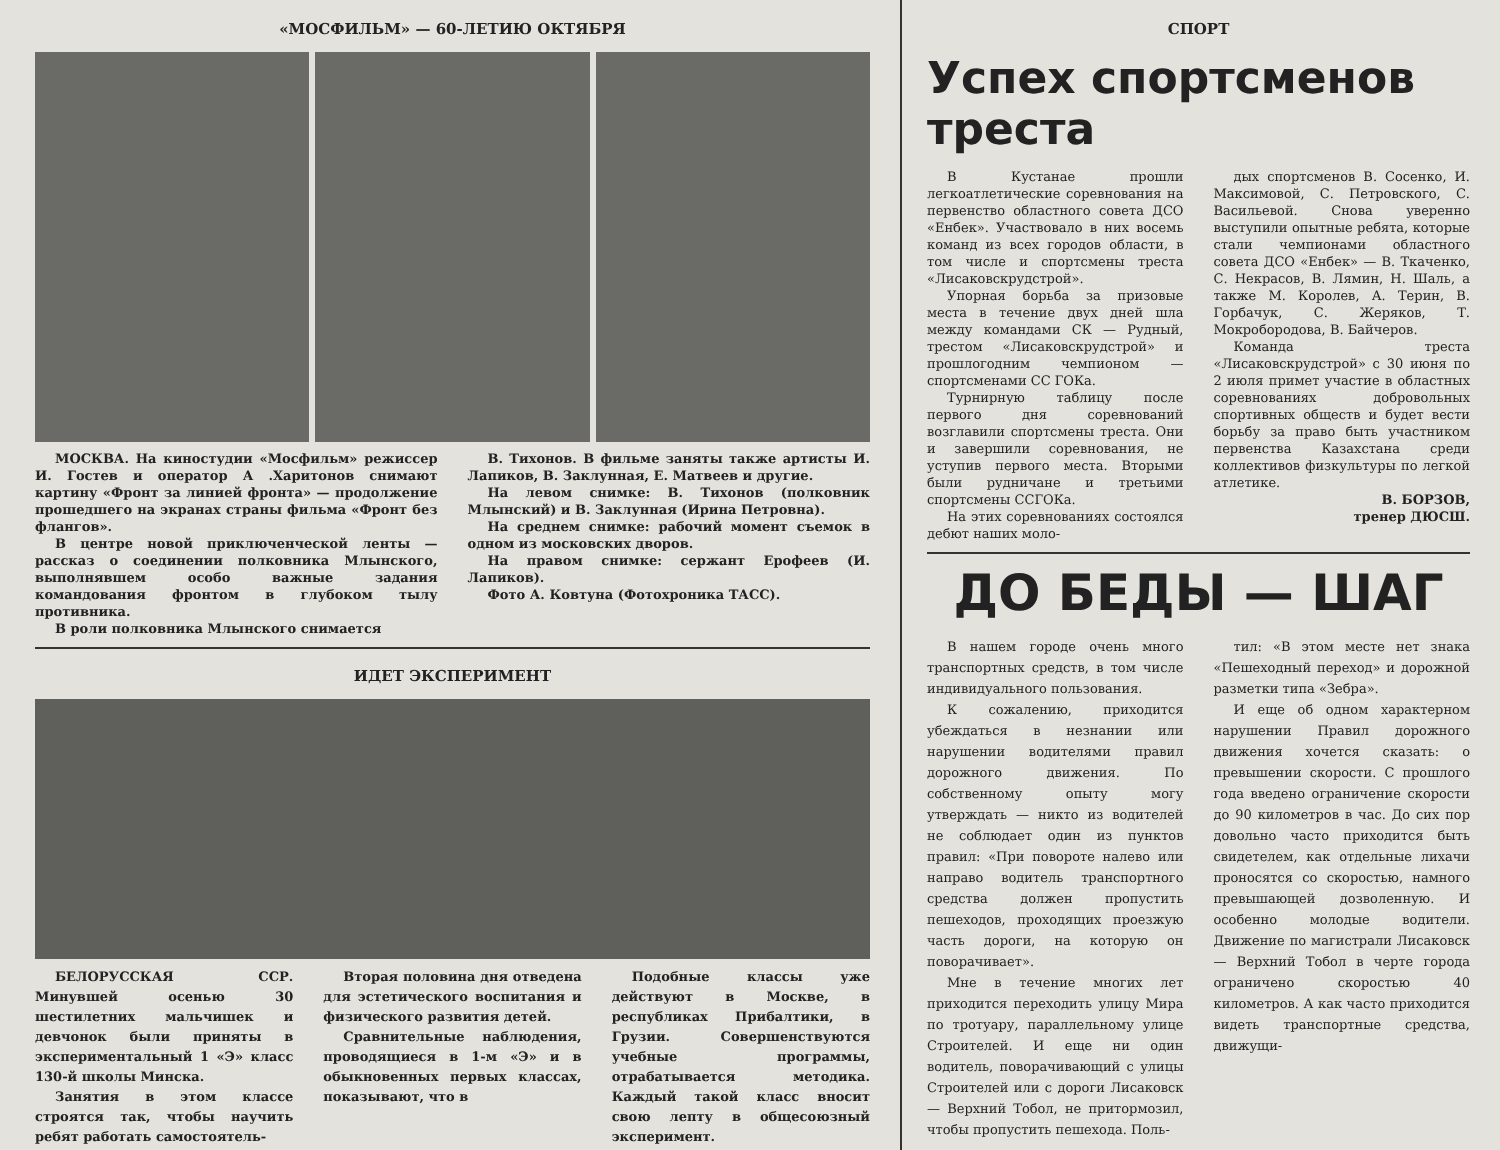«МОСФИЛЬМ» — 60-ЛЕТИЮ ОКТЯБРЯ
МОСКВА. На киностудии «Мосфильм» режиссер И. Гостев и оператор А .Харитонов снимают картину «Фронт за линией фронта» — продолжение прошедшего на экранах страны фильма «Фронт без флангов».
В центре новой приключенческой ленты — рассказ о соединении полковника Млынского, выполнявшем особо важные задания командования фронтом в глубоком тылу противника.
В роли полковника Млынского снимается
В. Тихонов. В фильме заняты также артисты И. Лапиков, В. Заклунная, Е. Матвеев и другие.
На левом снимке: В. Тихонов (полковник Млынский) и В. Заклунная (Ирина Петровна).
На среднем снимке: рабочий момент съемок в одном из московских дворов.
На правом снимке: сержант Ерофеев (И. Лапиков).
Фото А. Ковтуна (Фотохроника ТАСС).
ИДЕТ ЭКСПЕРИМЕНТ
БЕЛОРУССКАЯ ССР. Минувшей осенью 30 шестилетних мальчишек и девчонок были приняты в экспериментальный 1 «Э» класс 130-й школы Минска.
Занятия в этом классе строятся так, чтобы научить ребят работать самостоятель-
Вторая половина дня отведена для эстетического воспитания и физического развития детей.
Сравнительные наблюдения, проводящиеся в 1-м «Э» и в обыкновенных первых классах, показывают, что в
Подобные классы уже действуют в Москве, в республиках Прибалтики, в Грузии. Совершенствуются учебные программы, отрабатывается методика. Каждый такой класс вносит свою лепту в общесоюзный эксперимент.
СПОРТ
Успех спортсменов треста
В Кустанае прошли легкоатлетические соревнования на первенство областного совета ДСО «Енбек». Участвовало в них восемь команд из всех городов области, в том числе и спортсмены треста «Лисаковскрудстрой».
Упорная борьба за призовые места в течение двух дней шла между командами СК — Рудный, трестом «Лисаковскрудстрой» и прошлогодним чемпионом — спортсменами СС ГОКа.
Турнирную таблицу после первого дня соревнований возглавили спортсмены треста. Они и завершили соревнования, не уступив первого места. Вторыми были рудничане и третьими спортсмены ССГОКа.
На этих соревнованиях состоялся дебют наших моло-
дых спортсменов В. Сосенко, И. Максимовой, С. Петровского, С. Васильевой. Снова уверенно выступили опытные ребята, которые стали чемпионами областного совета ДСО «Енбек» — В. Ткаченко, С. Некрасов, В. Лямин, Н. Шаль, а также М. Королев, А. Терин, В. Горбачук, С. Жеряков, Т. Мокробородова, В. Байчеров.
Команда треста «Лисаковскрудстрой» с 30 июня по 2 июля примет участие в областных соревнованиях добровольных спортивных обществ и будет вести борьбу за право быть участником первенства Казахстана среди коллективов физкультуры по легкой атлетике.
В. БОРЗОВ,
тренер ДЮСШ.
ДО БЕДЫ — ШАГ
В нашем городе очень много транспортных средств, в том числе индивидуального пользования.
К сожалению, приходится убеждаться в незнании или нарушении водителями правил дорожного движения. По собственному опыту могу утверждать — никто из водителей не соблюдает один из пунктов правил: «При повороте налево или направо водитель транспортного средства должен пропустить пешеходов, проходящих проезжую часть дороги, на которую он поворачивает».
Мне в течение многих лет приходится переходить улицу Мира по тротуару, параллельному улице Строителей. И еще ни один водитель, поворачивающий с улицы Строителей или с дороги Лисаковск — Верхний Тобол, не притормозил, чтобы пропустить пешехода. Поль-
тил: «В этом месте нет знака «Пешеходный переход» и дорожной разметки типа «Зебра».
И еще об одном характерном нарушении Правил дорожного движения хочется сказать: о превышении скорости. С прошлого года введено ограничение скорости до 90 километров в час. До сих пор довольно часто приходится быть свидетелем, как отдельные лихачи проносятся со скоростью, намного превышающей дозволенную. И особенно молодые водители. Движение по магистрали Лисаковск — Верхний Тобол в черте города ограничено скоростью 40 километров. А как часто приходится видеть транспортные средства, движущи-